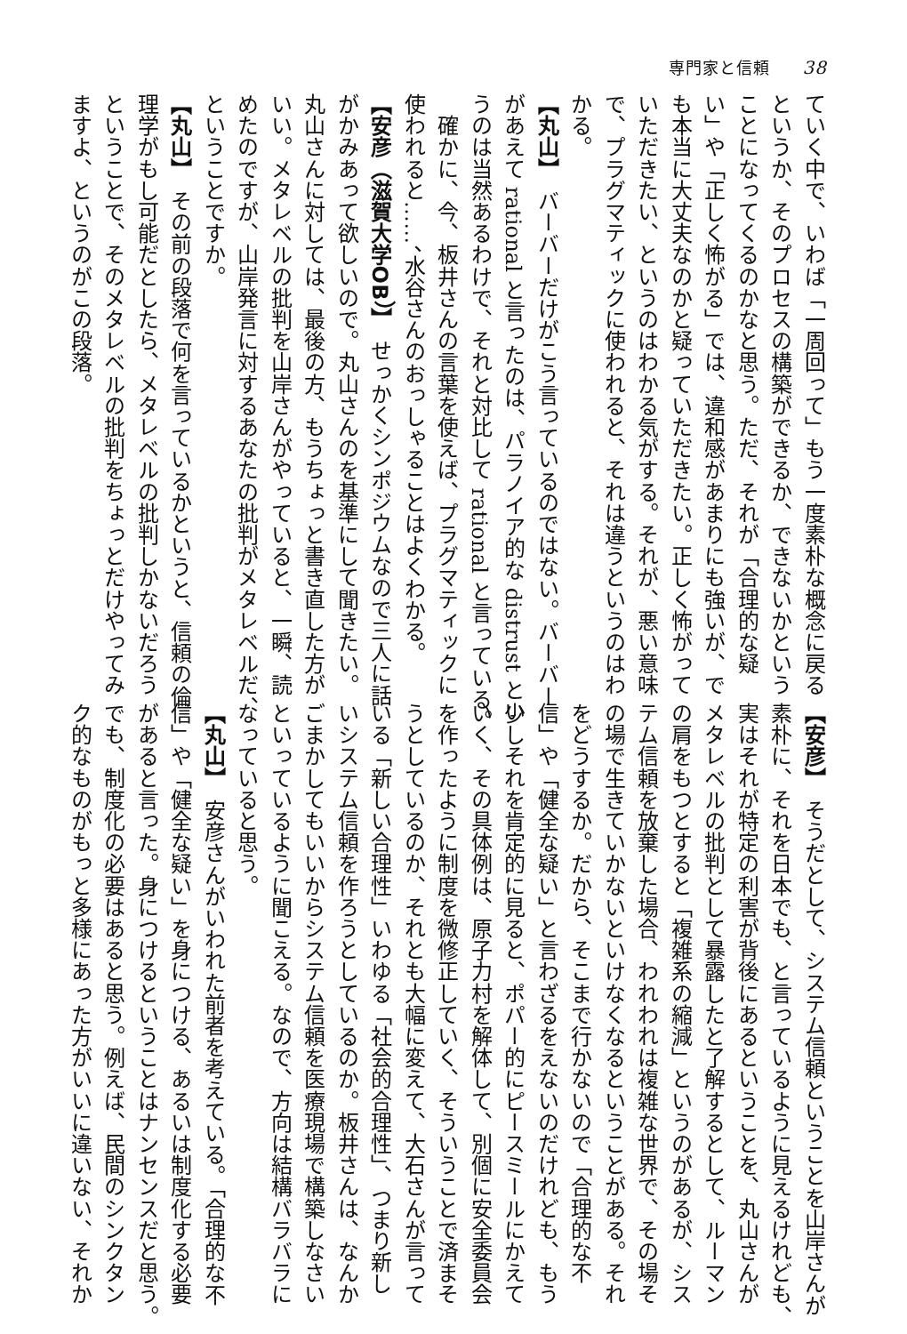専門家と信頼 38
ていく中で、いわば「一周回って」もう一度素朴な概念に戻る
というか、そのプロセスの構築ができるか、できないかという
ことになってくるのかなと思う。ただ、それが「合理的な疑
い」や「正しく怖がる」では、違和感があまりにも強いが、で
も本当に大丈夫なのかと疑っていただきたい。正しく怖がって
いただきたい、というのはわかる気がする。それが、悪い意味
で、プラグマティックに使われると、それは違うというのはわ
かる。
【丸山】　バーバーだけがこう言っているのではない。バーバー
があえて rational と言ったのは、パラノイア的な distrust とい
うのは当然あるわけで、それと対比して rational と言っている。
　確かに、今、板井さんの言葉を使えば、プラグマティックに
使われると……、水谷さんのおっしゃることはよくわかる。
【安彦（滋賀大学OB）】　せっかくシンポジウムなので三人に話
がかみあって欲しいので。丸山さんのを基準にして聞きたい。
丸山さんに対しては、最後の方、もうちょっと書き直した方が
いい。メタレベルの批判を山岸さんがやっていると、一瞬、読
めたのですが、山岸発言に対するあなたの批判がメタレベルだ、
ということですか。
【丸山】　その前の段落で何を言っているかというと、信頼の倫
理学がもし可能だとしたら、メタレベルの批判しかないだろう
ということで、そのメタレベルの批判をちょっとだけやってみ
ますよ、というのがこの段落。
【安彦】　そうだとして、システム信頼ということを山岸さんが
素朴に、それを日本でも、と言っているように見えるけれども、
実はそれが特定の利害が背後にあるということを、丸山さんが
メタレベルの批判として暴露したと了解するとして、ルーマン
の肩をもつとすると「複雑系の縮減」というのがあるが、シス
テム信頼を放棄した場合、われわれは複雑な世界で、その場そ
の場で生きていかないといけなくなるということがある。それ
をどうするか。だから、そこまで行かないので「合理的な不
信」や「健全な疑い」と言わざるをえないのだけれども、もう
少しそれを肯定的に見ると、ポパー的にピースミールにかえて
いく、その具体例は、原子力村を解体して、別個に安全委員会
を作ったように制度を微修正していく、そういうことで済まそ
うとしているのか、それとも大幅に変えて、大石さんが言って
いる「新しい合理性」いわゆる「社会的合理性」、つまり新し
いシステム信頼を作ろうとしているのか。板井さんは、なんか
ごまかしてもいいからシステム信頼を医療現場で構築しなさい
といっているように聞こえる。なので、方向は結構バラバラに
なっていると思う。
【丸山】　安彦さんがいわれた前者を考えている。「合理的な不
信」や「健全な疑い」を身につける、あるいは制度化する必要
があると言った。身につけるということはナンセンスだと思う。
でも、制度化の必要はあると思う。例えば、民間のシンクタン
ク的なものがもっと多様にあった方がいいに違いない、それか